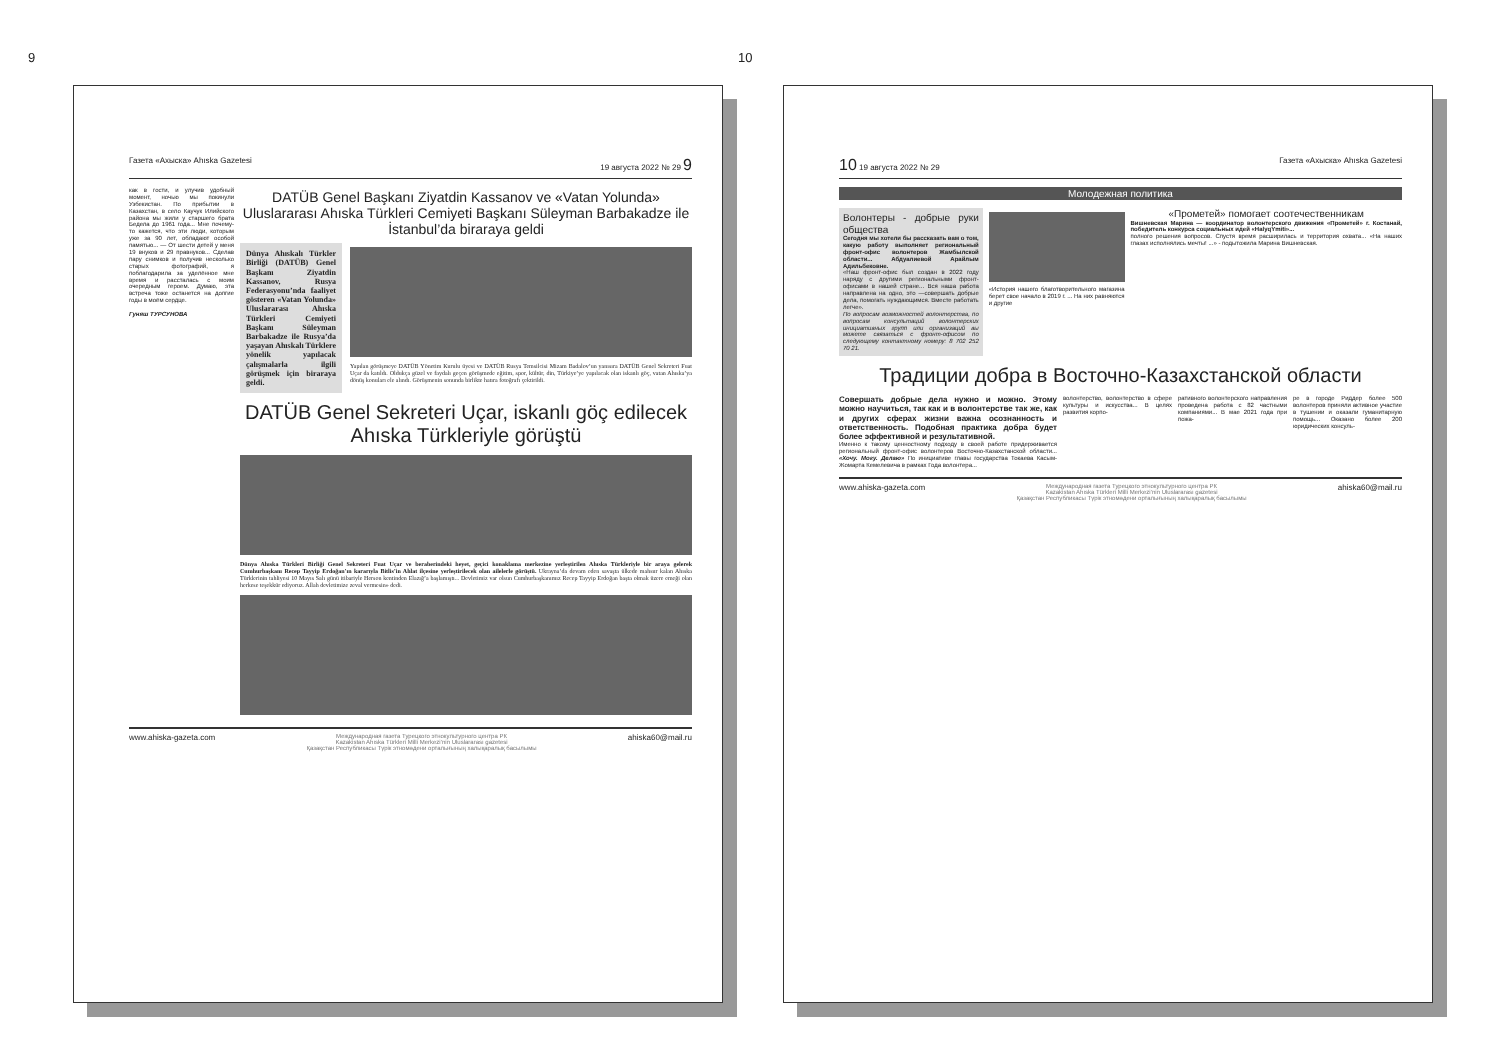9
Газета «Ахыска» Ahıska Gazetesi 19 августа 2022 № 29 9
как в гости, и улучив удобный момент, ночью мы покинули Узбекистан. По прибытии в Казахстан, в село Каучук Илийского района мы жили у старшего брата Беделa до 1961 года... Мне почему-то кажется, что эти люди, которым уже за 90 лет, обладают особой памятью... — От шести детей у меня 19 внуков и 29 правнуков... Сделав пару снимков и получив несколько старых фотографий, я поблагодарила за уделённое мне время и рассталась с моим очередным героем. Думаю, эта встреча тоже останется на долгие годы в моём сердце.
Гуняш ТУРСУНОВА
DATÜB Genel Başkanı Ziyatdin Kassanov ve «Vatan Yolunda» Uluslararası Ahıska Türkleri Cemiyeti Başkanı Süleyman Barbakadze ile İstanbul’da biraraya geldi
Dünya Ahıskalı Türkler Birliği (DATÜB) Genel Başkanı Ziyatdin Kassanov, Rusya Federasyonu’nda faaliyet gösteren «Vatan Yolunda» Uluslararası Ahıska Türkleri Cemiyeti Başkanı Süleyman Barbakadze ile Rusya’da yaşayan Ahıskalı Türklere yönelik yapılacak çalışmalarla ilgili görüşmek için biraraya geldi.
Yapılan görüşmeye DATÜB Yönetim Kurulu üyesi ve DATÜB Rusya Temsilcisi Mizam Badalov’un yanısıra DATÜB Genel Sekreteri Fuat Uçar da katıldı. Oldukça güzel ve faydalı geçen görüşmede eğitim, spor, kültür, din, Türkiye’ye yapılacak olan iskanlı göç, vatan Ahıska’ya dönüş konuları ele alındı. Görüşmenin sonunda birlikte hatıra fotoğrafı çektirildi.
DATÜB Genel Sekreteri Uçar, iskanlı göç edilecek Ahıska Türkleriyle görüştü
Dünya Ahıska Türkleri Birliği Genel Sekreteri Fuat Uçar ve beraberindeki heyet, geçici konaklama merkezine yerleştirilen Ahıska Türkleriyle bir araya gelerek Cumhurbaşkanı Recep Tayyip Erdoğan’ın kararıyla Bitlis’in Ahlat ilçesine yerleştirilecek olan ailelerle görüştü. Ukrayna’da devam eden savaşta ülkede mahsur kalan Ahıska Türklerinin tahliyesi 10 Mayıs Salı günü itibariyle Herson kentinden Elazığ’a başlamıştı... Devletimiz var olsun Cumhurbaşkanımız Recep Tayyip Erdoğan başta olmak üzere emeği olan herkese teşekkür ediyoruz. Allah devletimize zeval vermesin» dedi.
www.ahiska-gazeta.com Международная газета Турецкого этнокультурного центра РК
Kazakistan Ahıska Türkleri Milli Merkezi’nin Uluslararası gazetesi
Қазақстан Республикасы Түрік этномәдени орталығының халықаралық басылымы ahiska60@mail.ru
10
10 19 августа 2022 № 29 Газета «Ахыска» Ahıska Gazetesi
Молодежная политика
Волонтеры - добрые руки общества
Сегодня мы хотели бы рассказать вам о том, какую работу выполняет региональный фронт-офис волонтеров Жамбылской области... Абдуалиевой Арайлым Адильбековне.
«Наш фронт-офис был создан в 2022 году наряду с другими региональными фронт-офисами в нашей стране... Вся наша работа направлена на одно, это —совершать добрые дела, помогать нуждающимся. Вместе работать легче».
По вопросам возможностей волонтерства, по вопросам консультаций волонтерских инициативных групп или организаций вы можете связаться с фронт-офисом по следующему контактному номеру: 8 702 252 70 21.
«История нашего благотворительного магазина берет свое начало в 2019 г. ... На них равняются и другие
«Прометей» помогает соотечественникам
Вишневская Марина — координатор волонтерского движения «Прометей» г. Костанай, победитель конкурса социальных идей «HalyqYmiti»...
полного решения вопросов. Спустя время расширилась и территория охвата... «На наших глазах исполнялись мечты! ...» - подытожила Марина Вишневская.
Традиции добра в Восточно-Казахстанской области
Совершать добрые дела нужно и можно. Этому можно научиться, так как и в волонтерстве так же, как и других сферах жизни важна осознанность и ответственность. Подобная практика добра будет более эффективной и результативной.
Именно к такому ценностному подходу в своей работе придерживается региональный фронт-офис волонтеров Восточно-Казахстанской области... «Хочу. Могу. Делаю» По инициативе главы государства Токаева Касым-Жомарта Кемелевича в рамках Года волонтера...
волонтерство, волонтерство в сфере культуры и искусства... В целях развития корпо-
ративного волонтерского направления проведена работа с 82 частными компаниями... В мае 2021 года при пожа-
ре в городе Риддер более 500 волонтеров приняли активное участие в тушении и оказали гуманитарную помощь... Оказано более 200 юридических консуль-
www.ahiska-gazeta.com Международная газета Турецкого этнокультурного центра РК
Kazakistan Ahıska Türkleri Milli Merkezi’nin Uluslararası gazetesi
Қазақстан Республикасы Түрік этномәдени орталығының халықаралық басылымы ahiska60@mail.ru